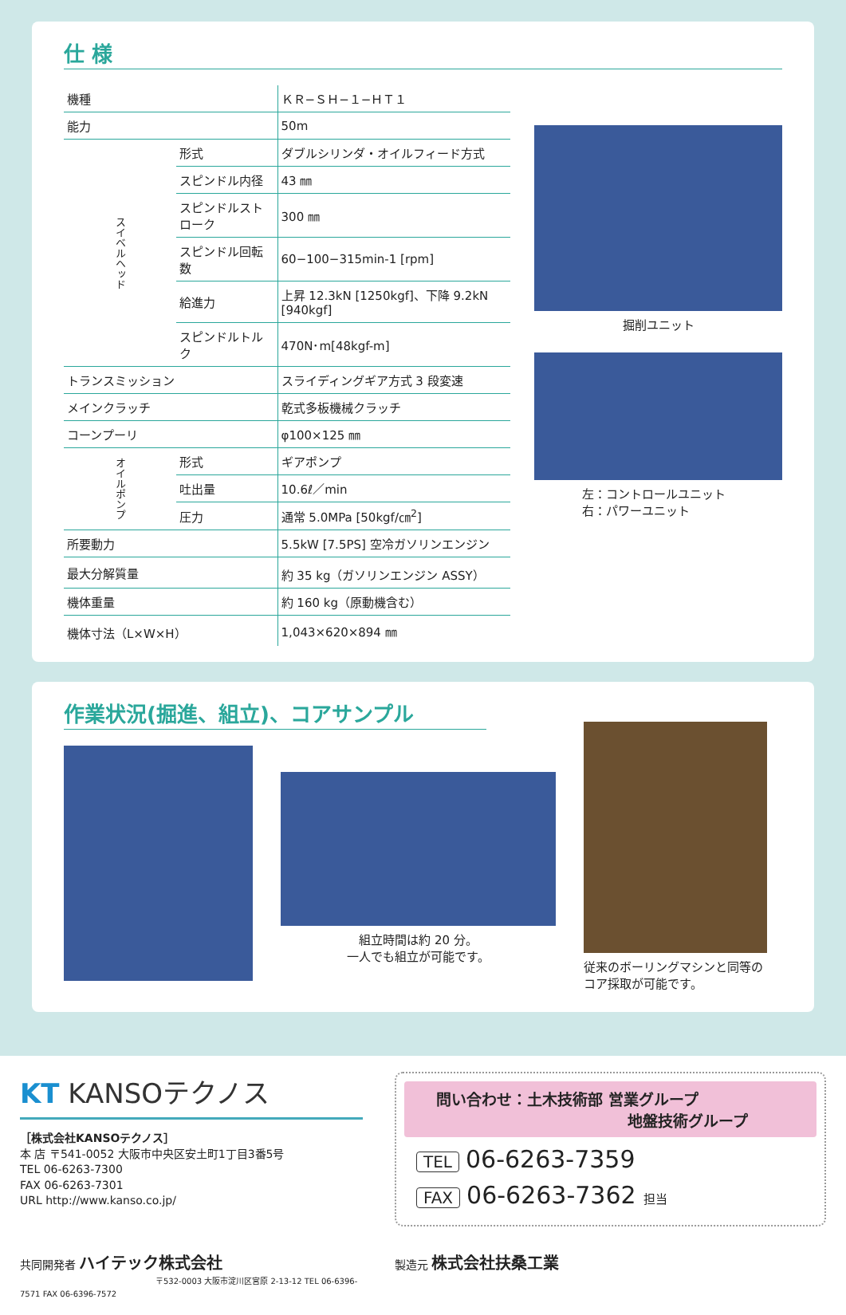仕 様
| 機種 | | ＫＲ−ＳＨ−１−ＨＴ１ |
| 能力 | | 50m |
| スイベルヘッド | 形式 | ダブルシリンダ・オイルフィード方式 |
| | スピンドル内径 | 43 ㎜ |
| | スピンドルストローク | 300 ㎜ |
| | スピンドル回転数 | 60−100−315min-1 [rpm] |
| | 給進力 | 上昇 12.3kN [1250kgf]、下降 9.2kN [940kgf] |
| | スピンドルトルク | 470N･m[48kgf-m] |
| トランスミッション | | スライディングギア方式 3 段変速 |
| メインクラッチ | | 乾式多板機械クラッチ |
| コーンプーリ | | φ100×125 ㎜ |
| オイルポンプ | 形式 | ギアポンプ |
| | 吐出量 | 10.6ℓ／min |
| | 圧力 | 通常 5.0MPa [50kgf/㎝<sup>2</sup>] |
| 所要動力 | | 5.5kW [7.5PS] 空冷ガソリンエンジン |
| 最大分解質量 | | 約 35 kg（ガソリンエンジン ASSY） |
| 機体重量 | | 約 160 kg（原動機含む） |
| 機体寸法（L×W×H） | | 1,043×620×894 ㎜ |
掘削ユニット
左：コントロールユニット
右：パワーユニット
作業状況(掘進、組立)、コアサンプル
組立時間は約 20 分。
一人でも組立が可能です。
従来のボーリングマシンと同等のコア採取が可能です。
KT KANSOテクノス
［株式会社KANSOテクノス］
本 店 〒541-0052 大阪市中央区安土町1丁目3番5号
TEL 06-6263-7300
FAX 06-6263-7301
URL http://www.kanso.co.jp/
問い合わせ：土木技術部 営業グループ
地盤技術グループ
TEL 06-6263-7359
FAX 06-6263-7362 担当
共同開発者 ハイテック株式会社
〒532-0003 大阪市淀川区宮原 2-13-12 TEL 06-6396-7571 FAX 06-6396-7572
製造元 株式会社扶桑工業